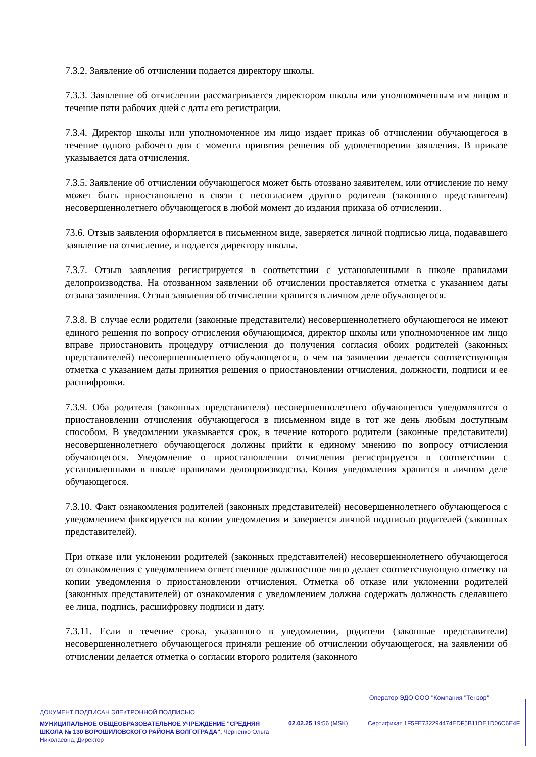7.3.2. Заявление об отчислении подается директору школы.
7.3.3. Заявление об отчислении рассматривается директором школы или уполномоченным им лицом в течение пяти рабочих дней с даты его регистрации.
7.3.4. Директор школы или уполномоченное им лицо издает приказ об отчислении обучающегося в течение одного рабочего дня с момента принятия решения об удовлетворении заявления. В приказе указывается дата отчисления.
7.3.5. Заявление об отчислении обучающегося может быть отозвано заявителем, или отчисление по нему может быть приостановлено в связи с несогласием другого родителя (законного представителя) несовершеннолетнего обучающегося в любой момент до издания приказа об отчислении.
73.6. Отзыв заявления оформляется в письменном виде, заверяется личной подписью лица, подававшего заявление на отчисление, и подается директору школы.
7.3.7. Отзыв заявления регистрируется в соответствии с установленными в школе правилами делопроизводства. На отозванном заявлении об отчислении проставляется отметка с указанием даты отзыва заявления. Отзыв заявления об отчислении хранится в личном деле обучающегося.
7.3.8. В случае если родители (законные представители) несовершеннолетнего обучающегося не имеют единого решения по вопросу отчисления обучающимся, директор школы или уполномоченное им лицо вправе приостановить процедуру отчисления до получения согласия обоих родителей (законных представителей) несовершеннолетнего обучающегося, о чем на заявлении делается соответствующая отметка с указанием даты принятия решения о приостановлении отчисления, должности, подписи и ее расшифровки.
7.3.9. Оба родителя (законных представителя) несовершеннолетнего обучающегося уведомляются о приостановлении отчисления обучающегося в письменном виде в тот же день любым доступным способом. В уведомлении указывается срок, в течение которого родители (законные представители) несовершеннолетнего обучающегося должны прийти к единому мнению по вопросу отчисления обучающегося. Уведомление о приостановлении отчисления регистрируется в соответствии с установленными в школе правилами делопроизводства. Копия уведомления хранится в личном деле обучающегося.
7.3.10. Факт ознакомления родителей (законных представителей) несовершеннолетнего обучающегося с уведомлением фиксируется на копии уведомления и заверяется личной подписью родителей (законных представителей).
При отказе или уклонении родителей (законных представителей) несовершеннолетнего обучающегося от ознакомления с уведомлением ответственное должностное лицо делает соответствующую отметку на копии уведомления о приостановлении отчисления. Отметка об отказе или уклонении родителей (законных представителей) от ознакомления с уведомлением должна содержать должность сделавшего ее лица, подпись, расшифровку подписи и дату.
7.3.11. Если в течение срока, указанного в уведомлении, родители (законные представители) несовершеннолетнего обучающегося приняли решение об отчислении обучающегося, на заявлении об отчислении делается отметка о согласии второго родителя (законного
Оператор ЭДО ООО "Компания "Тензор"
ДОКУМЕНТ ПОДПИСАН ЭЛЕКТРОННОЙ ПОДПИСЬЮ
МУНИЦИПАЛЬНОЕ ОБЩЕОБРАЗОВАТЕЛЬНОЕ УЧРЕЖДЕНИЕ "СРЕДНЯЯ ШКОЛА № 130 ВОРОШИЛОВСКОГО РАЙОНА ВОЛГОГРАДА", Черненко Ольга Николаевна, Директор
02.02.25 19:56 (MSK)
Сертификат 1F5FE732294474EDF5B11DE1D06C6E4F